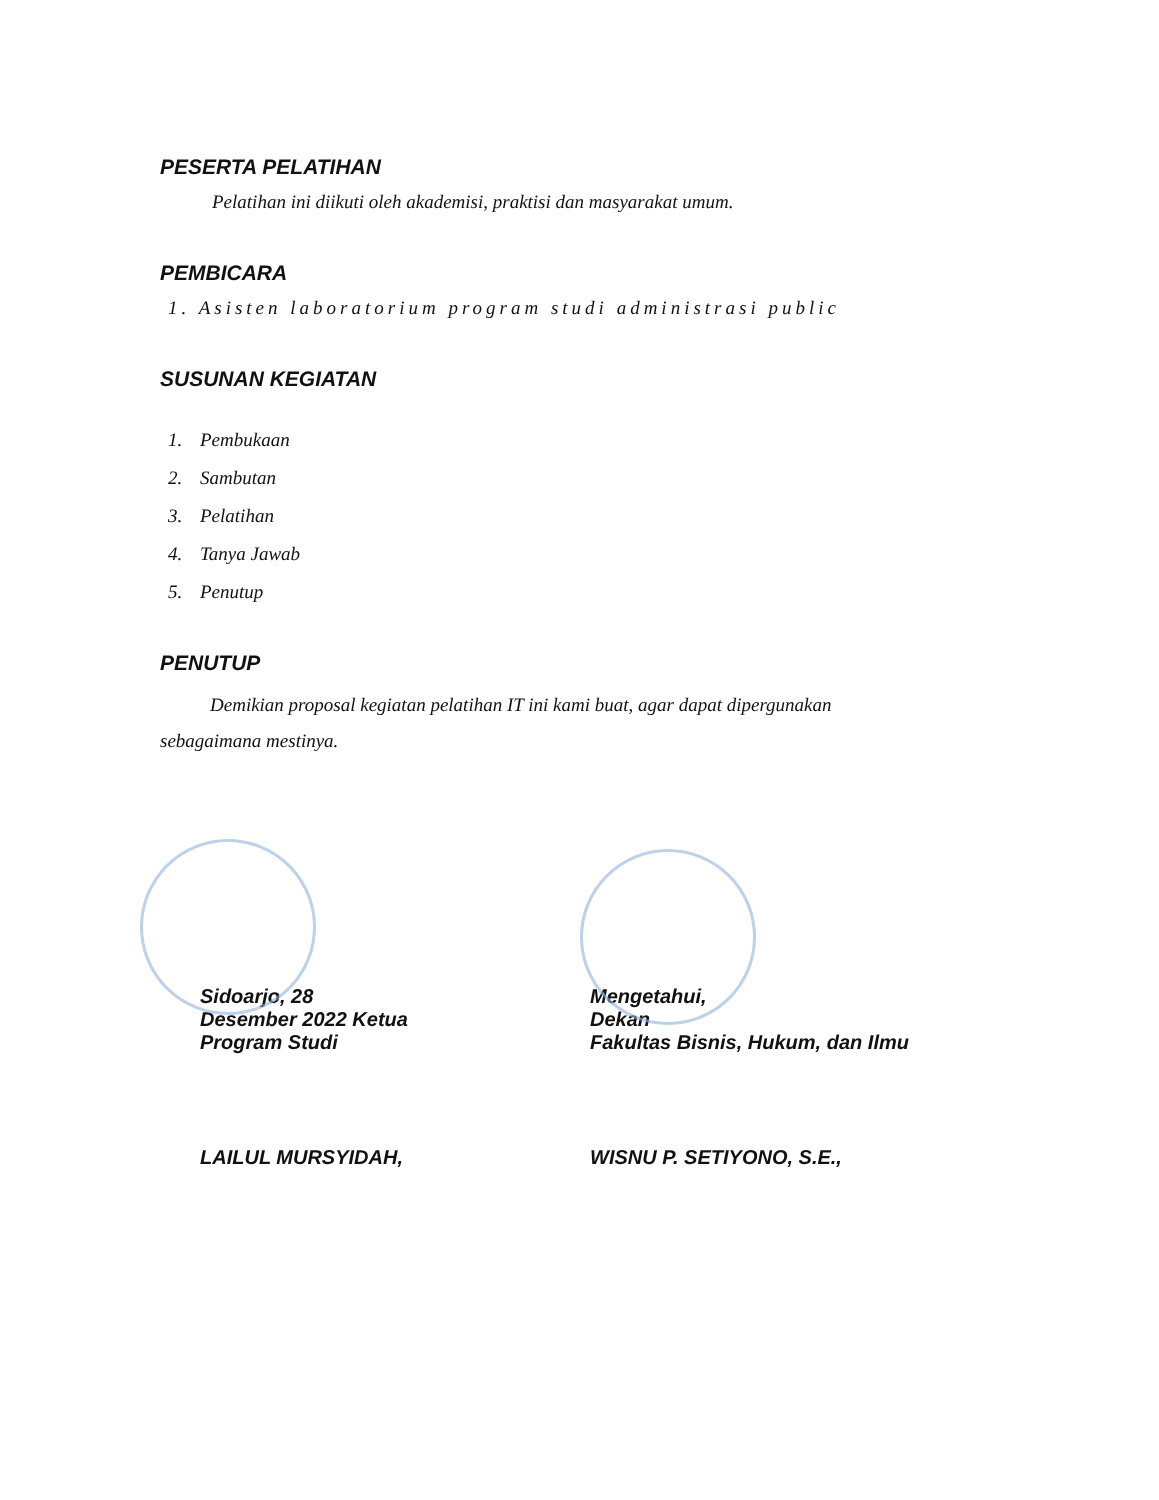PESERTA PELATIHAN
Pelatihan ini diikuti oleh akademisi, praktisi dan masyarakat umum.
PEMBICARA
1. Asisten laboratorium program studi administrasi public
SUSUNAN KEGIATAN
1. Pembukaan
2. Sambutan
3. Pelatihan
4. Tanya Jawab
5. Penutup
PENUTUP
Demikian proposal kegiatan pelatihan IT ini kami buat, agar dapat dipergunakan
sebagaimana mestinya.
Sidoarjo, 28
Desember 2022 Ketua
Program Studi
LAILUL MURSYIDAH,
Mengetahui,
Dekan
Fakultas Bisnis, Hukum, dan Ilmu
WISNU P. SETIYONO, S.E.,